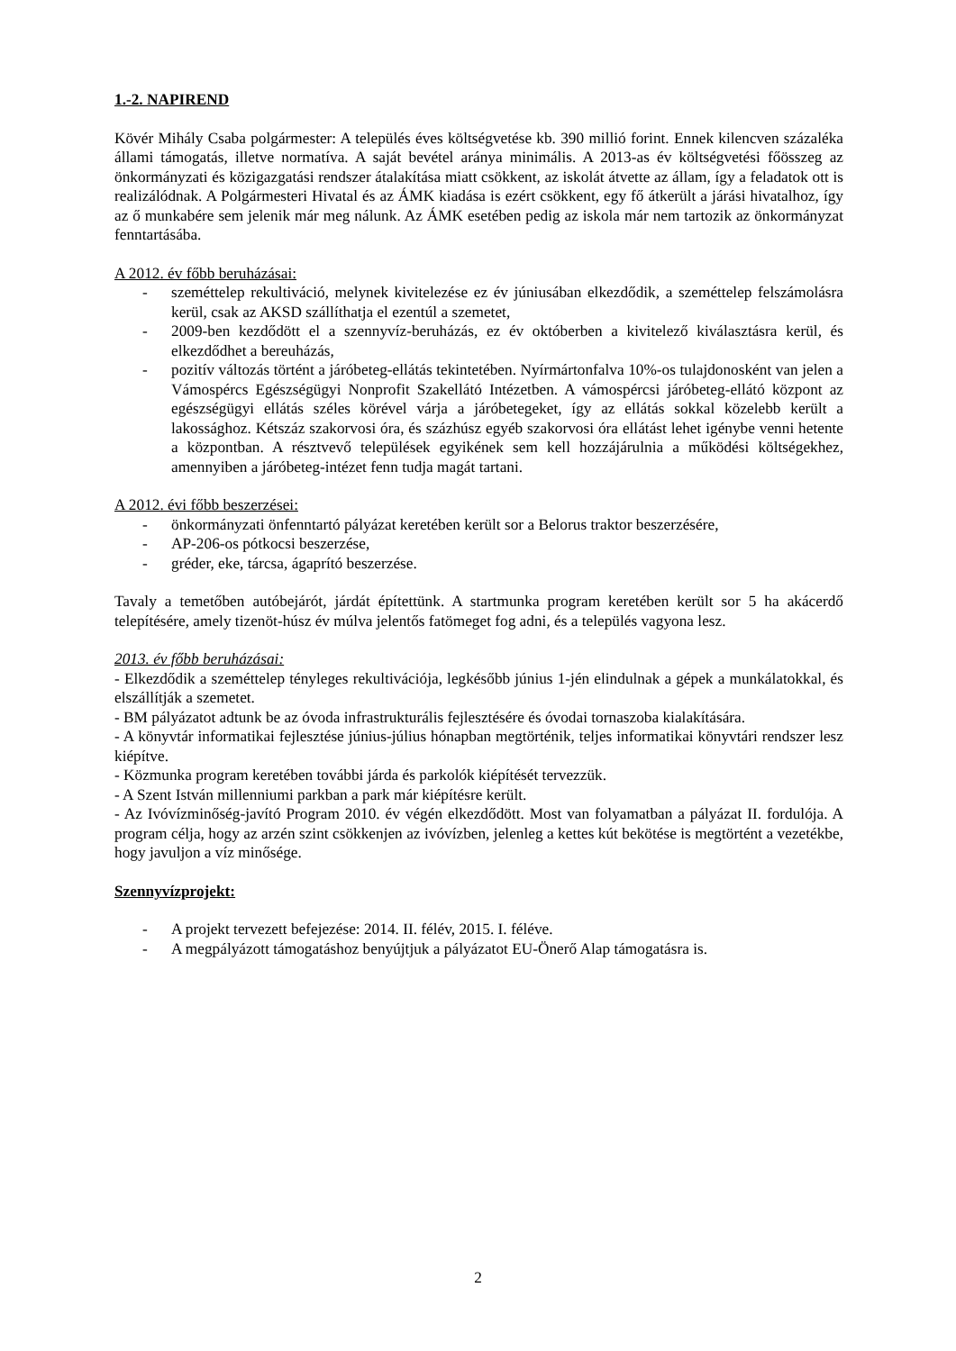1.-2. NAPIREND
Kövér Mihály Csaba polgármester: A település éves költségvetése kb. 390 millió forint. Ennek kilencven százaléka állami támogatás, illetve normatíva. A saját bevétel aránya minimális. A 2013-as év költségvetési főösszeg az önkormányzati és közigazgatási rendszer átalakítása miatt csökkent, az iskolát átvette az állam, így a feladatok ott is realizálódnak. A Polgármesteri Hivatal és az ÁMK kiadása is ezért csökkent, egy fő átkerült a járási hivatalhoz, így az ő munkabére sem jelenik már meg nálunk. Az ÁMK esetében pedig az iskola már nem tartozik az önkormányzat fenntartásába.
A 2012. év főbb beruházásai:
- szeméttelep rekultiváció, melynek kivitelezése ez év júniusában elkezdődik, a szeméttelep felszámolásra kerül, csak az AKSD szállíthatja el ezentúl a szemetet,
- 2009-ben kezdődött el a szennyvíz-beruházás, ez év októberben a kivitelező kiválasztásra kerül, és elkezdődhet a bereuházás,
- pozitív változás történt a járóbeteg-ellátás tekintetében. Nyírmártonfalva 10%-os tulajdonosként van jelen a Vámospércs Egészségügyi Nonprofit Szakellátó Intézetben. A vámospércsi járóbeteg-ellátó központ az egészségügyi ellátás széles körével várja a járóbetegeket, így az ellátás sokkal közelebb került a lakossághoz. Kétszáz szakorvosi óra, és százhúsz egyéb szakorvosi óra ellátást lehet igénybe venni hetente a központban. A résztvevő települések egyikének sem kell hozzájárulnia a működési költségekhez, amennyiben a járóbeteg-intézet fenn tudja magát tartani.
A 2012. évi főbb beszerzései:
- önkormányzati önfenntartó pályázat keretében került sor a Belorus traktor beszerzésére,
- AP-206-os pótkocsi beszerzése,
- gréder, eke, tárcsa, ágaprító beszerzése.
Tavaly a temetőben autóbejárót, járdát építettünk. A startmunka program keretében került sor 5 ha akácerdő telepítésére, amely tizenöt-húsz év múlva jelentős fatömeget fog adni, és a település vagyona lesz.
2013. év főbb beruházásai:
- Elkezdődik a szeméttelep tényleges rekultivációja, legkésőbb június 1-jén elindulnak a gépek a munkálatokkal, és elszállítják a szemetet.
- BM pályázatot adtunk be az óvoda infrastrukturális fejlesztésére és óvodai tornaszoba kialakítására.
- A könyvtár informatikai fejlesztése június-július hónapban megtörténik, teljes informatikai könyvtári rendszer lesz kiépítve.
- Közmunka program keretében további járda és parkolók kiépítését tervezzük.
- A Szent István millenniumi parkban a park már kiépítésre került.
- Az Ivóvízminőség-javító Program 2010. év végén elkezdődött. Most van folyamatban a pályázat II. fordulója. A program célja, hogy az arzén szint csökkenjen az ivóvízben, jelenleg a kettes kút bekötése is megtörtént a vezetékbe, hogy javuljon a víz minősége.
Szennyvízprojekt:
- A projekt tervezett befejezése: 2014. II. félév, 2015. I. féléve.
- A megpályázott támogatáshoz benyújtjuk a pályázatot EU-Önerő Alap támogatásra is.
2